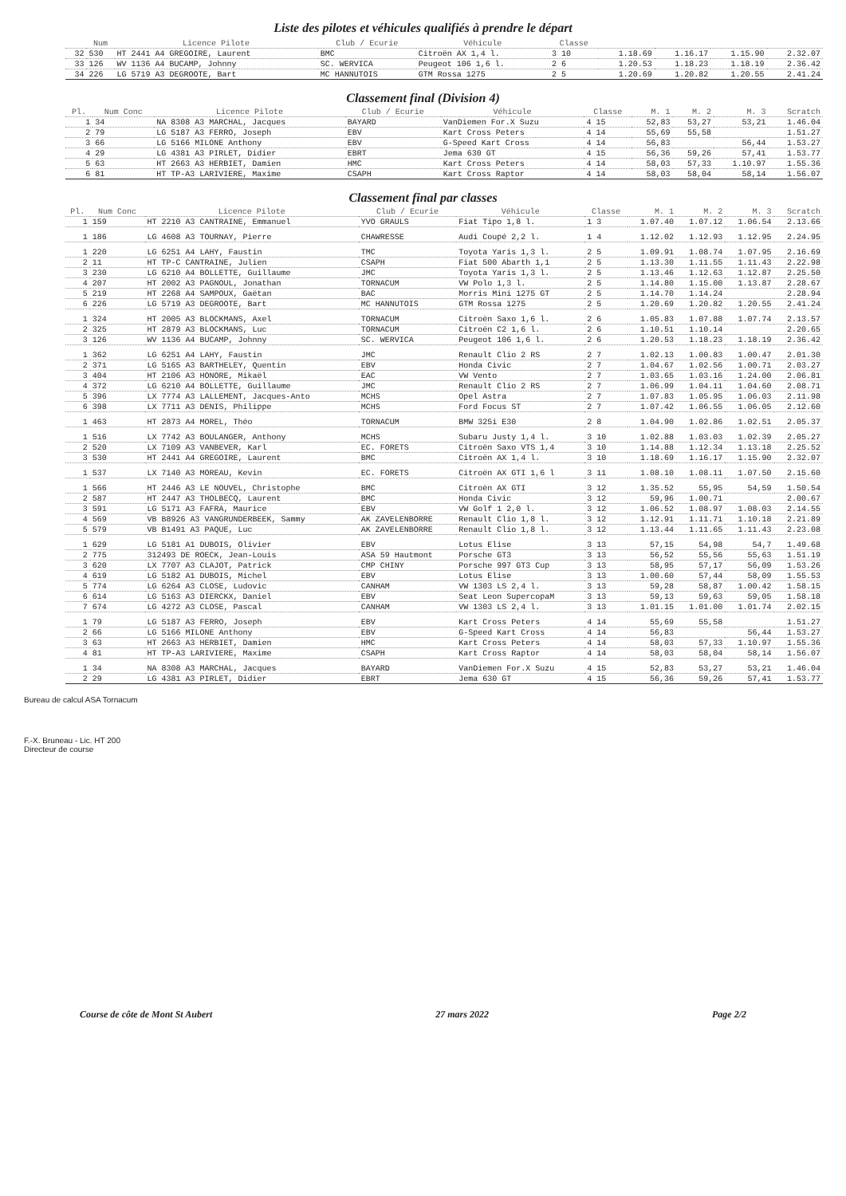Liste des pilotes et véhicules qualifiés à prendre le départ
| | Num | Licence Pilote | Club / Ecurie | Véhicule | Classe | | | | |
| --- | --- | --- | --- | --- | --- | --- | --- | --- | --- |
| 32 | 530 | HT 2441 A4 GREGOIRE, Laurent | BMC | Citroën AX 1,4 l. | 3 10 | 1.18.69 | 1.16.17 | 1.15.90 | 2.32.07 |
| 33 | 126 | WV 1136 A4 BUCAMP, Johnny | SC. WERVICA | Peugeot 106 1,6 l. | 2 6 | 1.20.53 | 1.18.23 | 1.18.19 | 2.36.42 |
| 34 | 226 | LG 5719 A3 DEGROOTE, Bart | MC HANNUTOIS | GTM Rossa 1275 | 2 5 | 1.20.69 | 1.20.82 | 1.20.55 | 2.41.24 |
Classement final (Division 4)
| Pl. | Num Conc | Licence Pilote | Club / Ecurie | Véhicule | Classe | M. 1 | M. 2 | M. 3 | Scratch |
| --- | --- | --- | --- | --- | --- | --- | --- | --- | --- |
| 1 | 34 | NA 8308 A3 MARCHAL, Jacques | BAYARD | VanDiemen For.X Suzu | 4 15 | 52,83 | 53,27 | 53,21 | 1.46.04 |
| 2 | 79 | LG 5187 A3 FERRO, Joseph | EBV | Kart Cross Peters | 4 14 | 55,69 | 55,58 | | 1.51.27 |
| 3 | 66 | LG 5166 MILONE Anthony | EBV | G-Speed Kart Cross | 4 14 | 56,83 | | 56,44 | 1.53.27 |
| 4 | 29 | LG 4381 A3 PIRLET, Didier | EBRT | Jema 630 GT | 4 15 | 56,36 | 59,26 | 57,41 | 1.53.77 |
| 5 | 63 | HT 2663 A3 HERBIET, Damien | HMC | Kart Cross Peters | 4 14 | 58,03 | 57,33 | 1.10.97 | 1.55.36 |
| 6 | 81 | HT TP-A3 LARIVIERE, Maxime | CSAPH | Kart Cross Raptor | 4 14 | 58,03 | 58,04 | 58,14 | 1.56.07 |
Classement final par classes
| Pl. | Num Conc | Licence Pilote | Club / Ecurie | Véhicule | Classe | M. 1 | M. 2 | M. 3 | Scratch |
| --- | --- | --- | --- | --- | --- | --- | --- | --- | --- |
| 1 | 159 | HT 2210 A3 CANTRAINE, Emmanuel | YVO GRAULS | Fiat Tipo 1,8 l. | 1 3 | 1.07.40 | 1.07.12 | 1.06.54 | 2.13.66 |
| 1 | 186 | LG 4608 A3 TOURNAY, Pierre | CHAWRESSE | Audi Coupé 2,2 l. | 1 4 | 1.12.02 | 1.12.93 | 1.12.95 | 2.24.95 |
| 1 | 220 | LG 6251 A4 LAHY, Faustin | TMC | Toyota Yaris 1,3 l. | 2 5 | 1.09.91 | 1.08.74 | 1.07.95 | 2.16.69 |
| 2 | 11 | HT TP-C CANTRAINE, Julien | CSAPH | Fiat 500 Abarth 1,1 | 2 5 | 1.13.30 | 1.11.55 | 1.11.43 | 2.22.98 |
| 3 | 230 | LG 6210 A4 BOLLETTE, Guillaume | JMC | Toyota Yaris 1,3 l. | 2 5 | 1.13.46 | 1.12.63 | 1.12.87 | 2.25.50 |
| 4 | 207 | HT 2002 A3 PAGNOUL, Jonathan | TORNACUM | VW Polo 1,3 l. | 2 5 | 1.14.80 | 1.15.00 | 1.13.87 | 2.28.67 |
| 5 | 219 | HT 2268 A4 SAMPOUX, Gaëtan | BAC | Morris Mini 1275 GT | 2 5 | 1.14.70 | 1.14.24 | | 2.28.94 |
| 6 | 226 | LG 5719 A3 DEGROOTE, Bart | MC HANNUTOIS | GTM Rossa 1275 | 2 5 | 1.20.69 | 1.20.82 | 1.20.55 | 2.41.24 |
| 1 | 324 | HT 2005 A3 BLOCKMANS, Axel | TORNACUM | Citroën Saxo 1,6 l. | 2 6 | 1.05.83 | 1.07.88 | 1.07.74 | 2.13.57 |
| 2 | 325 | HT 2879 A3 BLOCKMANS, Luc | TORNACUM | Citroën C2 1,6 l. | 2 6 | 1.10.51 | 1.10.14 | | 2.20.65 |
| 3 | 126 | WV 1136 A4 BUCAMP, Johnny | SC. WERVICA | Peugeot 106 1,6 l. | 2 6 | 1.20.53 | 1.18.23 | 1.18.19 | 2.36.42 |
| 1 | 362 | LG 6251 A4 LAHY, Faustin | JMC | Renault Clio 2 RS | 2 7 | 1.02.13 | 1.00.83 | 1.00.47 | 2.01.30 |
| 2 | 371 | LG 5165 A3 BARTHELEY, Quentin | EBV | Honda Civic | 2 7 | 1.04.67 | 1.02.56 | 1.00.71 | 2.03.27 |
| 3 | 404 | HT 2106 A3 HONORE, Mikaël | EAC | VW Vento | 2 7 | 1.03.65 | 1.03.16 | 1.24.00 | 2.06.81 |
| 4 | 372 | LG 6210 A4 BOLLETTE, Guillaume | JMC | Renault Clio 2 RS | 2 7 | 1.06.99 | 1.04.11 | 1.04.60 | 2.08.71 |
| 5 | 396 | LX 7774 A3 LALLEMENT, Jacques-Anto | MCHS | Opel Astra | 2 7 | 1.07.83 | 1.05.95 | 1.06.03 | 2.11.98 |
| 6 | 398 | LX 7711 A3 DENIS, Philippe | MCHS | Ford Focus ST | 2 7 | 1.07.42 | 1.06.55 | 1.06.05 | 2.12.60 |
| 1 | 463 | HT 2873 A4 MOREL, Théo | TORNACUM | BMW 325i E30 | 2 8 | 1.04.90 | 1.02.86 | 1.02.51 | 2.05.37 |
| 1 | 516 | LX 7742 A3 BOULANGER, Anthony | MCHS | Subaru Justy 1,4 l. | 3 10 | 1.02.88 | 1.03.03 | 1.02.39 | 2.05.27 |
| 2 | 520 | LX 7109 A3 VANBEVER, Karl | EC. FORETS | Citroën Saxo VTS 1,4 | 3 10 | 1.14.88 | 1.12.34 | 1.13.18 | 2.25.52 |
| 3 | 530 | HT 2441 A4 GREGOIRE, Laurent | BMC | Citroën AX 1,4 l. | 3 10 | 1.18.69 | 1.16.17 | 1.15.90 | 2.32.07 |
| 1 | 537 | LX 7140 A3 MOREAU, Kevin | EC. FORETS | Citroën AX GTI 1,6 l | 3 11 | 1.08.10 | 1.08.11 | 1.07.50 | 2.15.60 |
| 1 | 566 | HT 2446 A3 LE NOUVEL, Christophe | BMC | Citroën AX GTI | 3 12 | 1.35.52 | 55,95 | 54,59 | 1.50.54 |
| 2 | 587 | HT 2447 A3 THOLBECQ, Laurent | BMC | Honda Civic | 3 12 | 59,96 | 1.00.71 | | 2.00.67 |
| 3 | 591 | LG 5171 A3 FAFRA, Maurice | EBV | VW Golf 1 2,0 l. | 3 12 | 1.06.52 | 1.08.97 | 1.08.03 | 2.14.55 |
| 4 | 569 | VB B8926 A3 VANGRUNDERBEEK, Sammy | AK ZAVELENBORRE | Renault Clio 1,8 l. | 3 12 | 1.12.91 | 1.11.71 | 1.10.18 | 2.21.89 |
| 5 | 579 | VB B1491 A3 PAQUE, Luc | AK ZAVELENBORRE | Renault Clio 1,8 l. | 3 12 | 1.13.44 | 1.11.65 | 1.11.43 | 2.23.08 |
| 1 | 629 | LG 5181 A1 DUBOIS, Olivier | EBV | Lotus Elise | 3 13 | 57,15 | 54,98 | 54,7 | 1.49.68 |
| 2 | 775 | 312493 DE ROECK, Jean-Louis | ASA 59 Hautmont | Porsche GT3 | 3 13 | 56,52 | 55,56 | 55,63 | 1.51.19 |
| 3 | 620 | LX 7707 A3 CLAJOT, Patrick | CMP CHINY | Porsche 997 GT3 Cup | 3 13 | 58,95 | 57,17 | 56,09 | 1.53.26 |
| 4 | 619 | LG 5182 A1 DUBOIS, Michel | EBV | Lotus Elise | 3 13 | 1.00.60 | 57,44 | 58,09 | 1.55.53 |
| 5 | 774 | LG 6264 A3 CLOSE, Ludovic | CANHAM | VW 1303 LS 2,4 l. | 3 13 | 59,28 | 58,87 | 1.00.42 | 1.58.15 |
| 6 | 614 | LG 5163 A3 DIERCKX, Daniel | EBV | Seat Leon SupercopaM | 3 13 | 59,13 | 59,63 | 59,05 | 1.58.18 |
| 7 | 674 | LG 4272 A3 CLOSE, Pascal | CANHAM | VW 1303 LS 2,4 l. | 3 13 | 1.01.15 | 1.01.00 | 1.01.74 | 2.02.15 |
| 1 | 79 | LG 5187 A3 FERRO, Joseph | EBV | Kart Cross Peters | 4 14 | 55,69 | 55,58 | | 1.51.27 |
| 2 | 66 | LG 5166 MILONE Anthony | EBV | G-Speed Kart Cross | 4 14 | 56,83 | | 56,44 | 1.53.27 |
| 3 | 63 | HT 2663 A3 HERBIET, Damien | HMC | Kart Cross Peters | 4 14 | 58,03 | 57,33 | 1.10.97 | 1.55.36 |
| 4 | 81 | HT TP-A3 LARIVIERE, Maxime | CSAPH | Kart Cross Raptor | 4 14 | 58,03 | 58,04 | 58,14 | 1.56.07 |
| 1 | 34 | NA 8308 A3 MARCHAL, Jacques | BAYARD | VanDiemen For.X Suzu | 4 15 | 52,83 | 53,27 | 53,21 | 1.46.04 |
| 2 | 29 | LG 4381 A3 PIRLET, Didier | EBRT | Jema 630 GT | 4 15 | 56,36 | 59,26 | 57,41 | 1.53.77 |
Bureau de calcul ASA Tornacum
F.-X. Bruneau - Lic. HT 200
Directeur de course
Course de côte de Mont St Aubert 27 mars 2022 Page 2/2